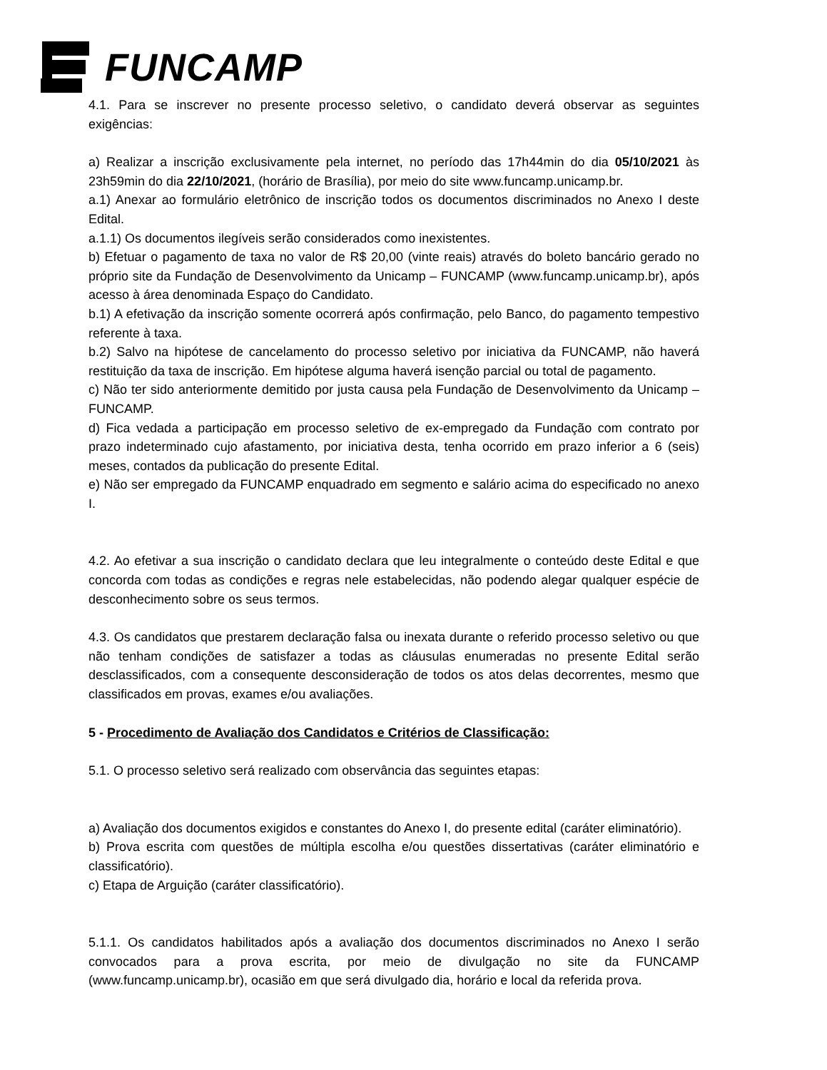FUNCAMP
4.1. Para se inscrever no presente processo seletivo, o candidato deverá observar as seguintes exigências:
a) Realizar a inscrição exclusivamente pela internet, no período das 17h44min do dia 05/10/2021 às 23h59min do dia 22/10/2021, (horário de Brasília), por meio do site www.funcamp.unicamp.br.
a.1) Anexar ao formulário eletrônico de inscrição todos os documentos discriminados no Anexo I deste Edital.
a.1.1) Os documentos ilegíveis serão considerados como inexistentes.
b) Efetuar o pagamento de taxa no valor de R$ 20,00 (vinte reais) através do boleto bancário gerado no próprio site da Fundação de Desenvolvimento da Unicamp – FUNCAMP (www.funcamp.unicamp.br), após acesso à área denominada Espaço do Candidato.
b.1) A efetivação da inscrição somente ocorrerá após confirmação, pelo Banco, do pagamento tempestivo referente à taxa.
b.2) Salvo na hipótese de cancelamento do processo seletivo por iniciativa da FUNCAMP, não haverá restituição da taxa de inscrição. Em hipótese alguma haverá isenção parcial ou total de pagamento.
c) Não ter sido anteriormente demitido por justa causa pela Fundação de Desenvolvimento da Unicamp – FUNCAMP.
d) Fica vedada a participação em processo seletivo de ex-empregado da Fundação com contrato por prazo indeterminado cujo afastamento, por iniciativa desta, tenha ocorrido em prazo inferior a 6 (seis) meses, contados da publicação do presente Edital.
e) Não ser empregado da FUNCAMP enquadrado em segmento e salário acima do especificado no anexo I.
4.2. Ao efetivar a sua inscrição o candidato declara que leu integralmente o conteúdo deste Edital e que concorda com todas as condições e regras nele estabelecidas, não podendo alegar qualquer espécie de desconhecimento sobre os seus termos.
4.3. Os candidatos que prestarem declaração falsa ou inexata durante o referido processo seletivo ou que não tenham condições de satisfazer a todas as cláusulas enumeradas no presente Edital serão desclassificados, com a consequente desconsideração de todos os atos delas decorrentes, mesmo que classificados em provas, exames e/ou avaliações.
5 - Procedimento de Avaliação dos Candidatos e Critérios de Classificação:
5.1. O processo seletivo será realizado com observância das seguintes etapas:
a) Avaliação dos documentos exigidos e constantes do Anexo I, do presente edital (caráter eliminatório).
b) Prova escrita com questões de múltipla escolha e/ou questões dissertativas (caráter eliminatório e classificatório).
c) Etapa de Arguição (caráter classificatório).
5.1.1. Os candidatos habilitados após a avaliação dos documentos discriminados no Anexo I serão convocados para a prova escrita, por meio de divulgação no site da FUNCAMP (www.funcamp.unicamp.br), ocasião em que será divulgado dia, horário e local da referida prova.